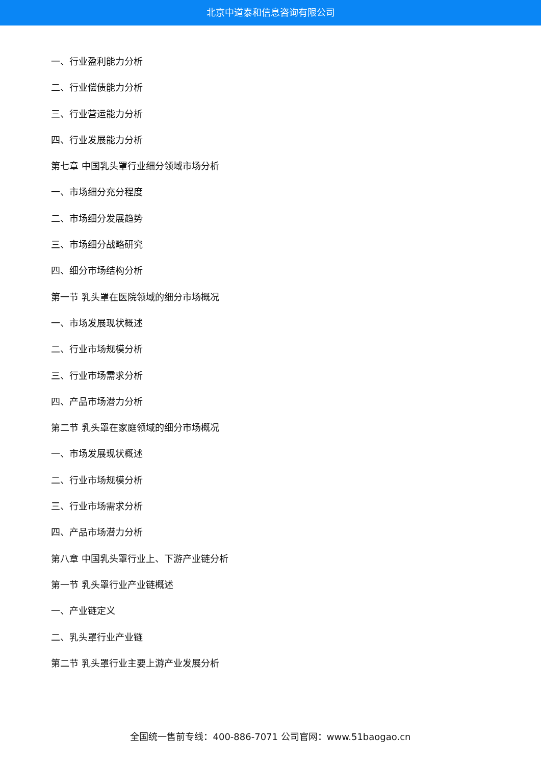北京中道泰和信息咨询有限公司
一、行业盈利能力分析
二、行业偿债能力分析
三、行业营运能力分析
四、行业发展能力分析
第七章 中国乳头罩行业细分领域市场分析
一、市场细分充分程度
二、市场细分发展趋势
三、市场细分战略研究
四、细分市场结构分析
第一节 乳头罩在医院领域的细分市场概况
一、市场发展现状概述
二、行业市场规模分析
三、行业市场需求分析
四、产品市场潜力分析
第二节 乳头罩在家庭领域的细分市场概况
一、市场发展现状概述
二、行业市场规模分析
三、行业市场需求分析
四、产品市场潜力分析
第八章 中国乳头罩行业上、下游产业链分析
第一节 乳头罩行业产业链概述
一、产业链定义
二、乳头罩行业产业链
第二节 乳头罩行业主要上游产业发展分析
全国统一售前专线：400-886-7071 公司官网：www.51baogao.cn